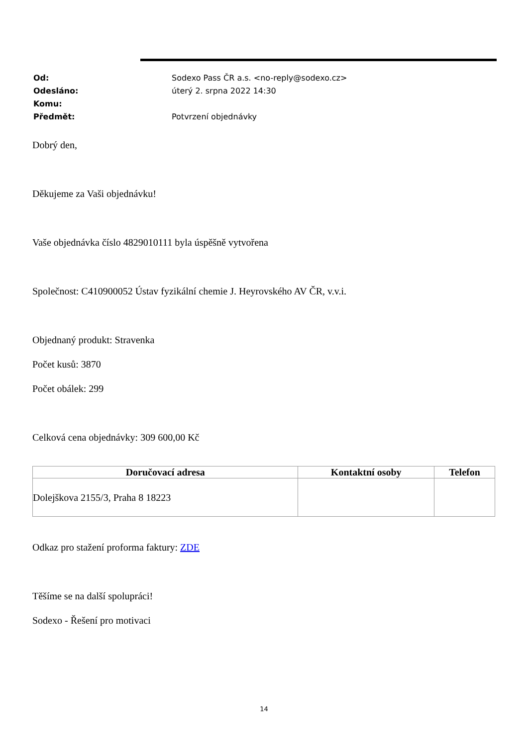| Od: | Sodexo Pass ČR a.s. <no-reply@sodexo.cz> |
| Odesláno: | úterý 2. srpna 2022 14:30 |
| Komu: | |
| Předmět: | Potvrzení objednávky |
Dobrý den,
Děkujeme za Vaši objednávku!
Vaše objednávka číslo 4829010111 byla úspěšně vytvořena
Společnost: C410900052 Ústav fyzikální chemie J. Heyrovského AV ČR, v.v.i.
Objednaný produkt: Stravenka
Počet kusů: 3870
Počet obálek: 299
Celková cena objednávky: 309 600,00 Kč
| Doručovací adresa | Kontaktní osoby | Telefon |
| --- | --- | --- |
| Dolejškova 2155/3, Praha 8 18223 | | |
Odkaz pro stažení proforma faktury: ZDE
Těšíme se na další spolupráci!
Sodexo - Řešení pro motivaci
14